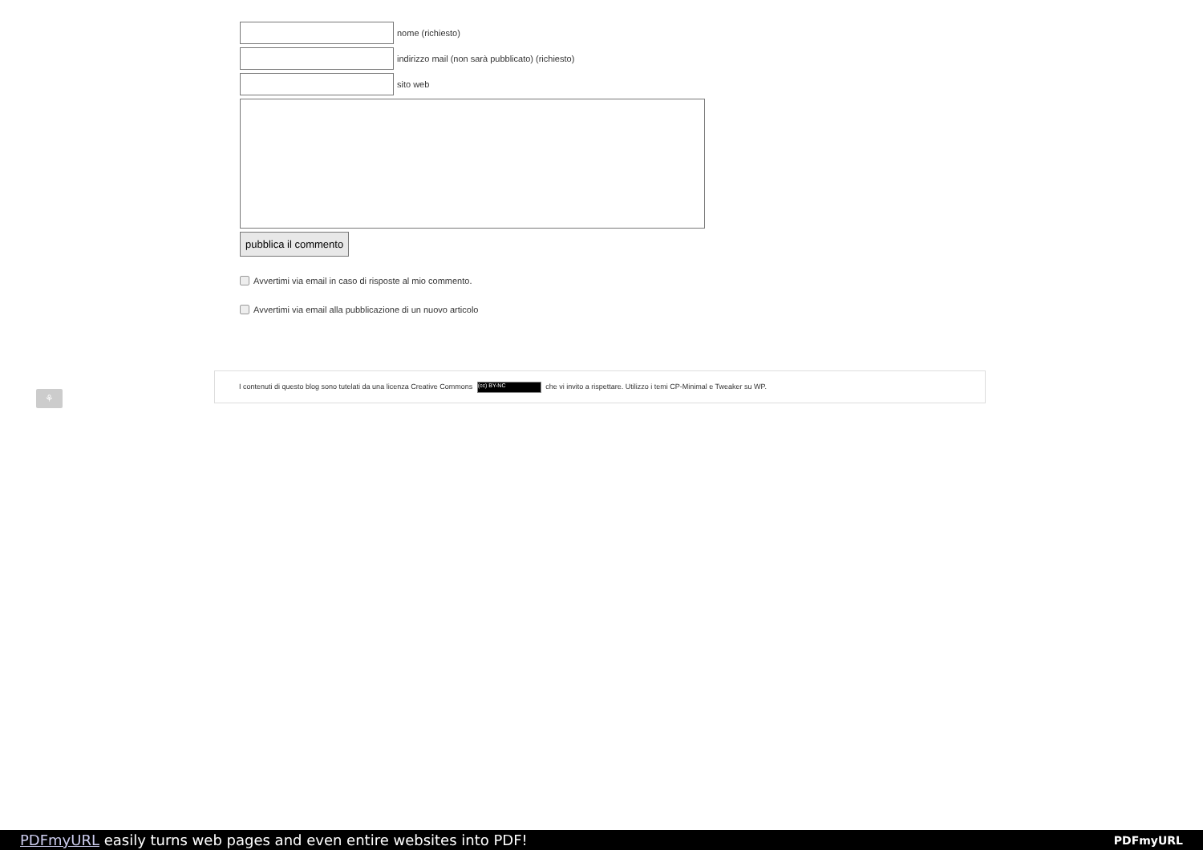nome (richiesto)
indirizzo mail (non sarà pubblicato) (richiesto)
sito web
pubblica il commento
Avvertimi via email in caso di risposte al mio commento.
Avvertimi via email alla pubblicazione di un nuovo articolo
⚘
I contenuti di questo blog sono tutelati da una licenza Creative Commons (cc) BY-NC che vi invito a rispettare. Utilizzo i temi CP-Minimal e Tweaker su WP.
PDFmyURL easily turns web pages and even entire websites into PDF! PDFmyURL